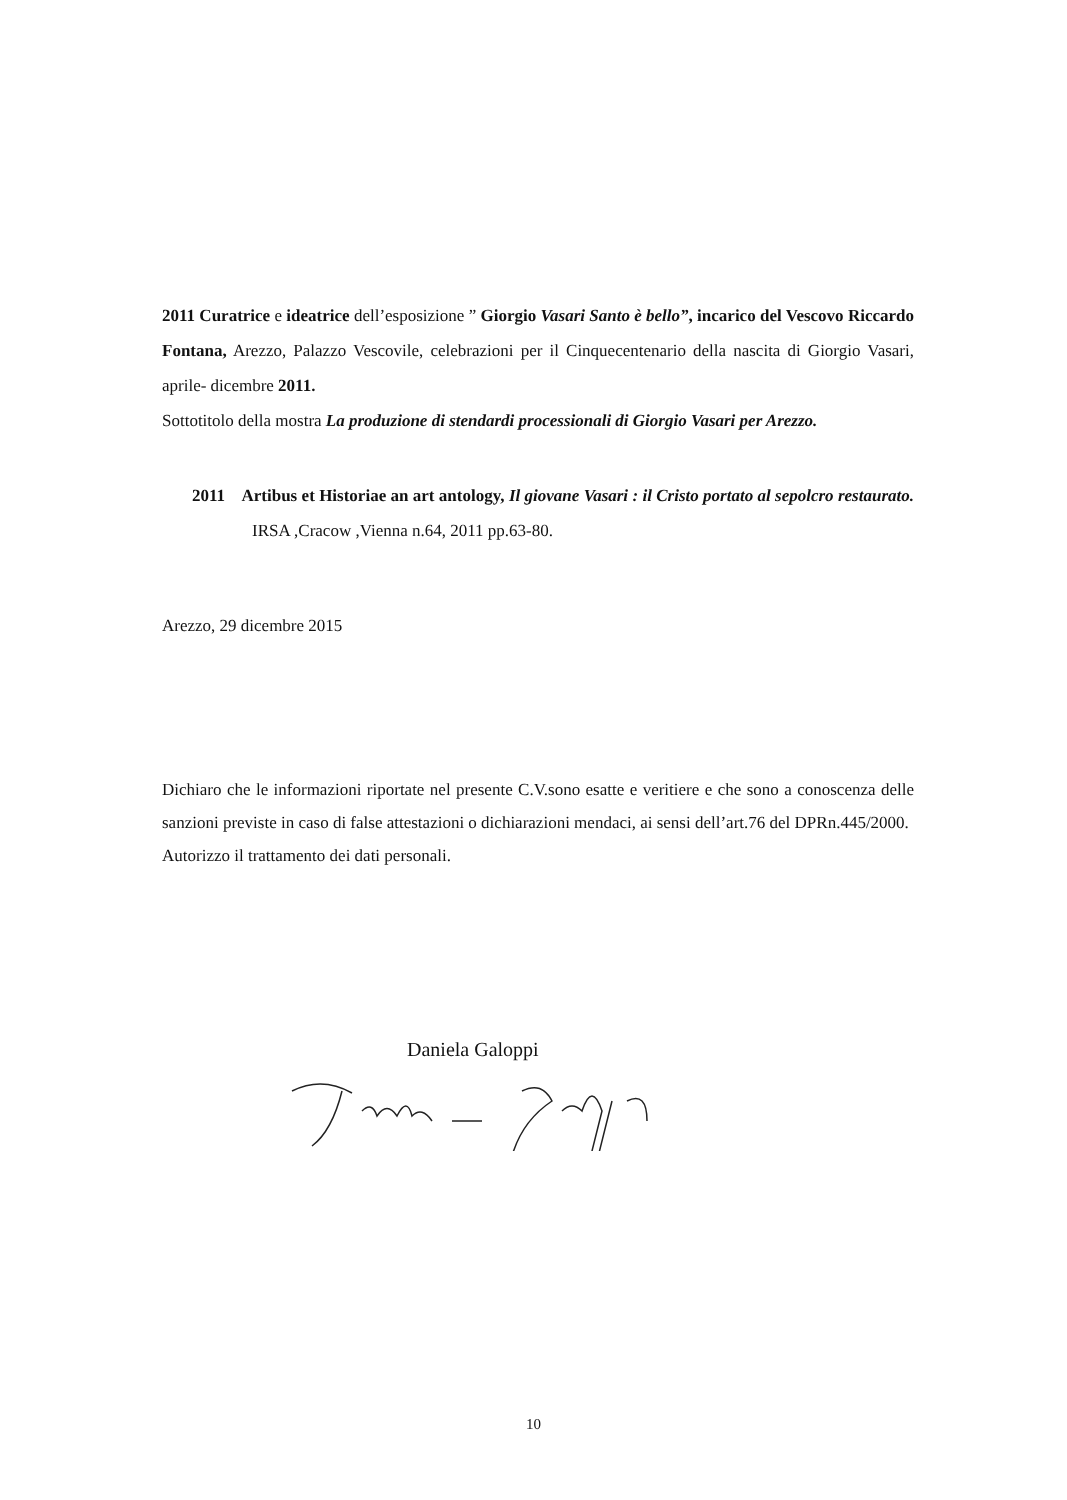2011 Curatrice e ideatrice dell’esposizione ” Giorgio Vasari Santo è bello”, incarico del Vescovo Riccardo Fontana, Arezzo, Palazzo Vescovile, celebrazioni per il Cinquecentenario della nascita di Giorgio Vasari, aprile- dicembre 2011.
Sottotitolo della mostra La produzione di stendardi processionali di Giorgio Vasari per Arezzo.
2011 Artibus et Historiae an art antology, Il giovane Vasari : il Cristo portato al sepolcro restaurato. IRSA ,Cracow ,Vienna n.64, 2011 pp.63-80.
Arezzo, 29 dicembre 2015
Dichiaro che le informazioni riportate nel presente C.V.sono esatte e veritiere e che sono a conoscenza delle sanzioni previste in caso di false attestazioni o dichiarazioni mendaci, ai sensi dell’art.76 del DPRn.445/2000.
Autorizzo il trattamento dei dati personali.
Daniela Galoppi
10